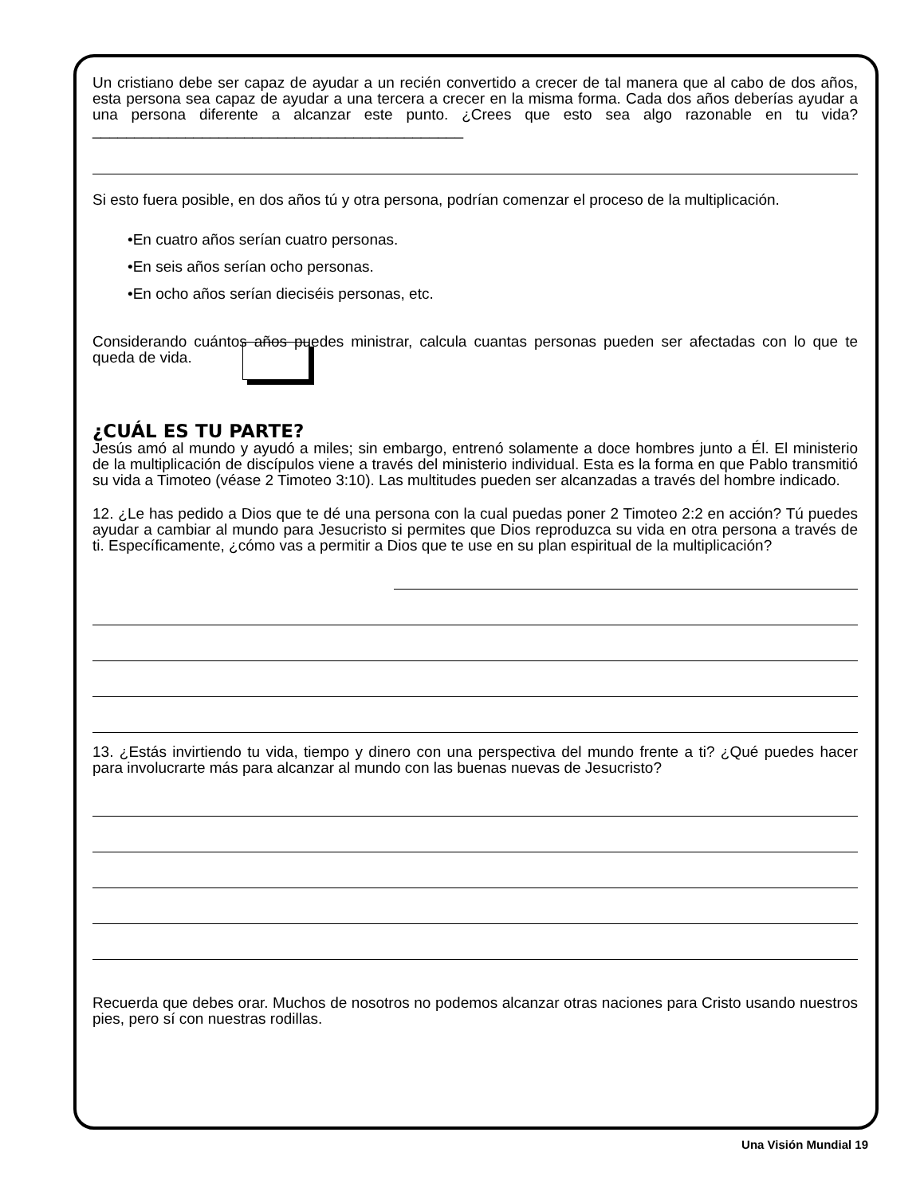Un cristiano debe ser capaz de ayudar a un recién convertido a crecer de tal manera que al cabo de dos años, esta persona sea capaz de ayudar a una tercera a crecer en la misma forma. Cada dos años deberías ayudar a una persona diferente a alcanzar este punto. ¿Crees que esto sea algo razonable en tu vida? ____________________________________________
Si esto fuera posible, en dos años tú y otra persona, podrían comenzar el proceso de la multiplicación.
•En cuatro años serían cuatro personas.
•En seis años serían ocho personas.
•En ocho años serían dieciséis personas, etc.
Considerando cuántos años puedes ministrar, calcula cuantas personas pueden ser afectadas con lo que te queda de vida.
¿CUÁL ES TU PARTE?
Jesús amó al mundo y ayudó a miles; sin embargo, entrenó solamente a doce hombres junto a Él. El ministerio de la multiplicación de discípulos viene a través del ministerio individual. Esta es la forma en que Pablo transmitió su vida a Timoteo (véase 2 Timoteo 3:10). Las multitudes pueden ser alcanzadas a través del hombre indicado.
12. ¿Le has pedido a Dios que te dé una persona con la cual puedas poner 2 Timoteo 2:2 en acción? Tú puedes ayudar a cambiar al mundo para Jesucristo si permites que Dios reproduzca su vida en otra persona a través de ti. Específicamente, ¿cómo vas a permitir a Dios que te use en su plan espiritual de la multiplicación?
13. ¿Estás invirtiendo tu vida, tiempo y dinero con una perspectiva del mundo frente a ti? ¿Qué puedes hacer para involucrarte más para alcanzar al mundo con las buenas nuevas de Jesucristo?
Recuerda que debes orar. Muchos de nosotros no podemos alcanzar otras naciones para Cristo usando nuestros pies, pero sí con nuestras rodillas.
Una Visión Mundial 19